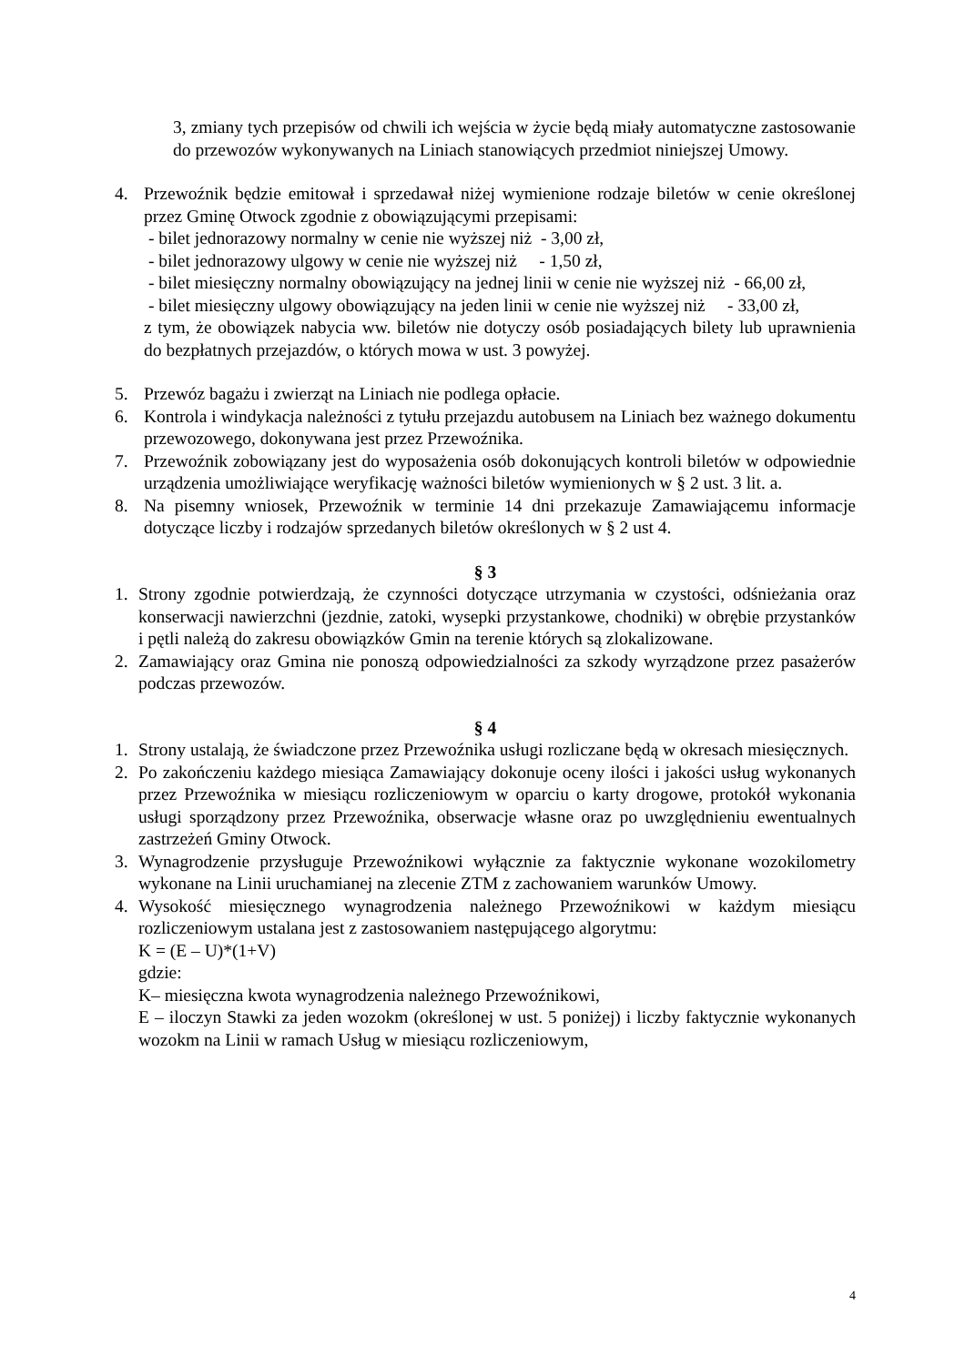3, zmiany tych przepisów od chwili ich wejścia w życie będą miały automatyczne zastosowanie do przewozów wykonywanych na Liniach stanowiących przedmiot niniejszej Umowy.
4. Przewoźnik będzie emitował i sprzedawał niżej wymienione rodzaje biletów w cenie określonej przez Gminę Otwock zgodnie z obowiązującymi przepisami:
- bilet jednorazowy normalny w cenie nie wyższej niż - 3,00 zł,
- bilet jednorazowy ulgowy w cenie nie wyższej niż - 1,50 zł,
- bilet miesięczny normalny obowiązujący na jednej linii w cenie nie wyższej niż - 66,00 zł,
- bilet miesięczny ulgowy obowiązujący na jeden linii w cenie nie wyższej niż - 33,00 zł,
z tym, że obowiązek nabycia ww. biletów nie dotyczy osób posiadających bilety lub uprawnienia do bezpłatnych przejazdów, o których mowa w ust. 3 powyżej.
5. Przewóz bagażu i zwierząt na Liniach nie podlega opłacie.
6. Kontrola i windykacja należności z tytułu przejazdu autobusem na Liniach bez ważnego dokumentu przewozowego, dokonywana jest przez Przewoźnika.
7. Przewoźnik zobowiązany jest do wyposażenia osób dokonujących kontroli biletów w odpowiednie urządzenia umożliwiające weryfikację ważności biletów wymienionych w § 2 ust. 3 lit. a.
8. Na pisemny wniosek, Przewoźnik w terminie 14 dni przekazuje Zamawiającemu informacje dotyczące liczby i rodzajów sprzedanych biletów określonych w § 2 ust 4.
§ 3
1. Strony zgodnie potwierdzają, że czynności dotyczące utrzymania w czystości, odśnieżania oraz konserwacji nawierzchni (jezdnie, zatoki, wysepki przystankowe, chodniki) w obrębie przystanków i pętli należą do zakresu obowiązków Gmin na terenie których są zlokalizowane.
2. Zamawiający oraz Gmina nie ponoszą odpowiedzialności za szkody wyrządzone przez pasażerów podczas przewozów.
§ 4
1. Strony ustalają, że świadczone przez Przewoźnika usługi rozliczane będą w okresach miesięcznych.
2. Po zakończeniu każdego miesiąca Zamawiający dokonuje oceny ilości i jakości usług wykonanych przez Przewoźnika w miesiącu rozliczeniowym w oparciu o karty drogowe, protokół wykonania usługi sporządzony przez Przewoźnika, obserwacje własne oraz po uwzględnieniu ewentualnych zastrzeżeń Gminy Otwock.
3. Wynagrodzenie przysługuje Przewoźnikowi wyłącznie za faktycznie wykonane wozokilometry wykonane na Linii uruchamianej na zlecenie ZTM z zachowaniem warunków Umowy.
4. Wysokość miesięcznego wynagrodzenia należnego Przewoźnikowi w każdym miesiącu rozliczeniowym ustalana jest z zastosowaniem następującego algorytmu:
K = (E – U)*(1+V)
gdzie:
K– miesięczna kwota wynagrodzenia należnego Przewoźnikowi,
E – iloczyn Stawki za jeden wozokm (określonej w ust. 5 poniżej) i liczby faktycznie wykonanych wozokm na Linii w ramach Usług w miesiącu rozliczeniowym,
4